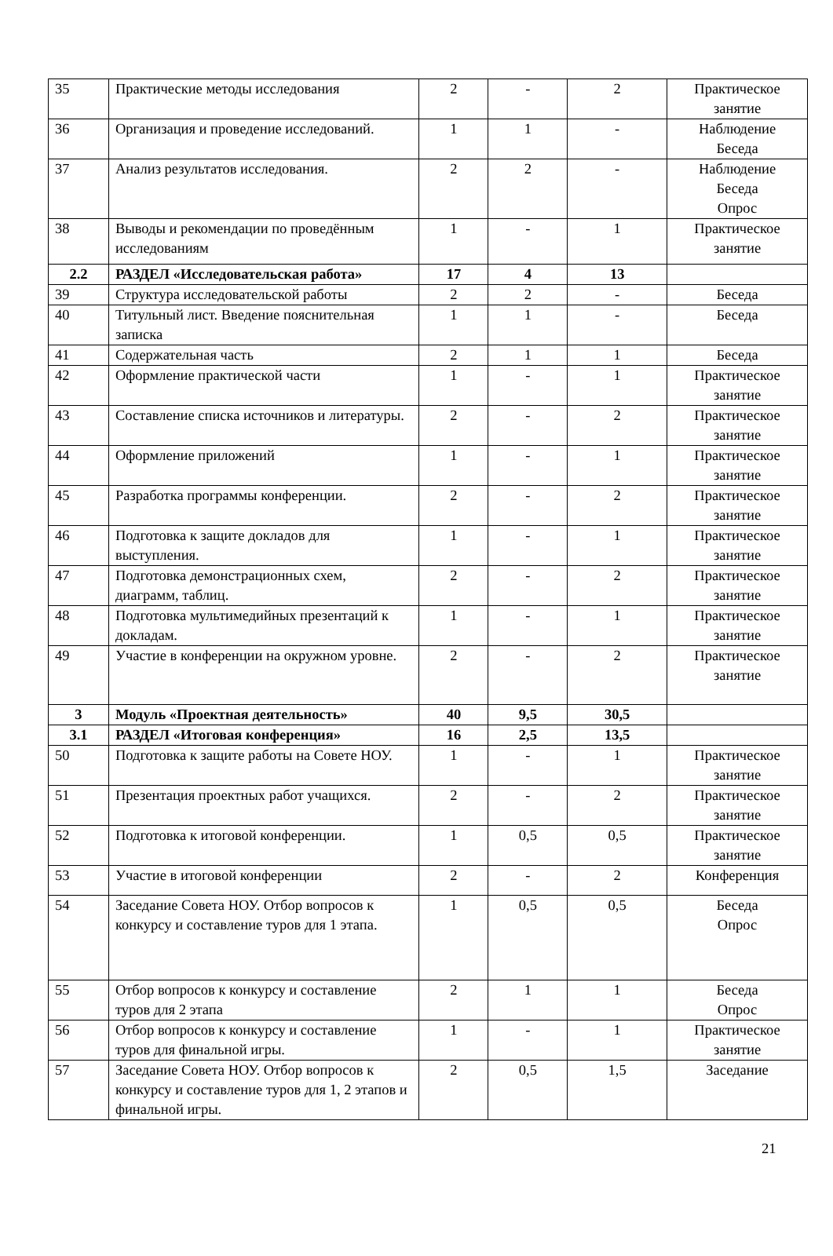| 35 | Практические методы исследования | 2 | - | 2 | Практическое занятие |
| 36 | Организация и проведение исследований. | 1 | 1 | - | Наблюдение Беседа |
| 37 | Анализ результатов исследования. | 2 | 2 | - | Наблюдение Беседа Опрос |
| 38 | Выводы и рекомендации по проведённым исследованиям | 1 | - | 1 | Практическое занятие |
| 2.2 | РАЗДЕЛ «Исследовательская работа» | 17 | 4 | 13 | |
| 39 | Структура исследовательской работы | 2 | 2 | - | Беседа |
| 40 | Титульный лист. Введение пояснительная записка | 1 | 1 | - | Беседа |
| 41 | Содержательная часть | 2 | 1 | 1 | Беседа |
| 42 | Оформление практической части | 1 | - | 1 | Практическое занятие |
| 43 | Составление списка источников и литературы. | 2 | - | 2 | Практическое занятие |
| 44 | Оформление приложений | 1 | - | 1 | Практическое занятие |
| 45 | Разработка программы конференции. | 2 | - | 2 | Практическое занятие |
| 46 | Подготовка к защите докладов для выступления. | 1 | - | 1 | Практическое занятие |
| 47 | Подготовка демонстрационных схем, диаграмм, таблиц. | 2 | - | 2 | Практическое занятие |
| 48 | Подготовка мультимедийных презентаций к докладам. | 1 | - | 1 | Практическое занятие |
| 49 | Участие в конференции на окружном уровне. | 2 | - | 2 | Практическое занятие |
| 3 | Модуль «Проектная деятельность» | 40 | 9,5 | 30,5 | |
| 3.1 | РАЗДЕЛ «Итоговая конференция» | 16 | 2,5 | 13,5 | |
| 50 | Подготовка к защите работы на Совете НОУ. | 1 | - | 1 | Практическое занятие |
| 51 | Презентация проектных работ учащихся. | 2 | - | 2 | Практическое занятие |
| 52 | Подготовка к итоговой конференции. | 1 | 0,5 | 0,5 | Практическое занятие |
| 53 | Участие в итоговой конференции | 2 | - | 2 | Конференция |
| 54 | Заседание Совета НОУ. Отбор вопросов к конкурсу и составление туров для 1 этапа. | 1 | 0,5 | 0,5 | Беседа Опрос |
| 55 | Отбор вопросов к конкурсу и составление туров для 2 этапа | 2 | 1 | 1 | Беседа Опрос |
| 56 | Отбор вопросов к конкурсу и составление туров для финальной игры. | 1 | - | 1 | Практическое занятие |
| 57 | Заседание Совета НОУ. Отбор вопросов к конкурсу и составление туров для 1, 2 этапов и финальной игры. | 2 | 0,5 | 1,5 | Заседание |
21